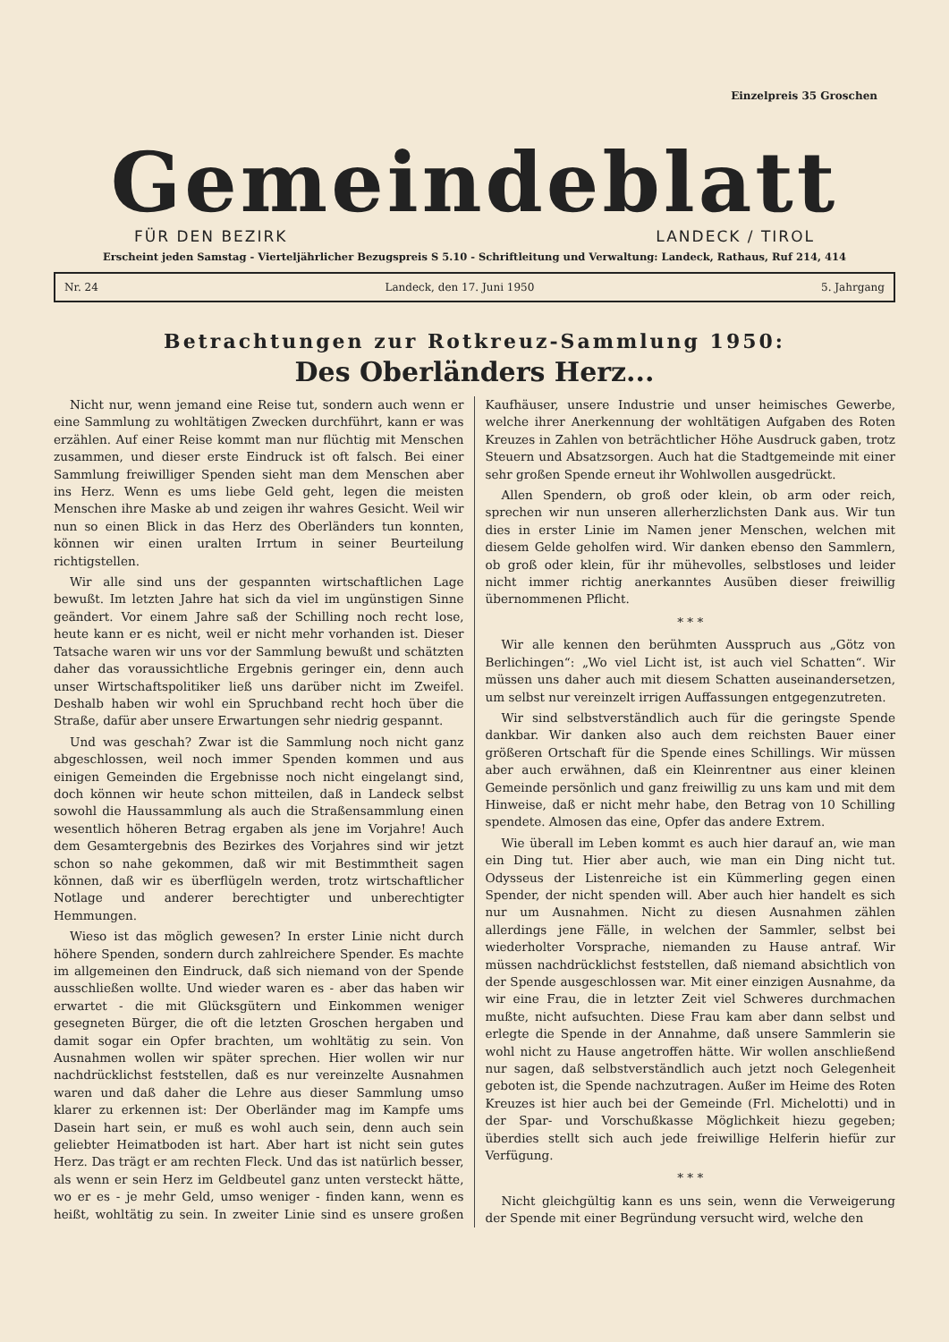Einzelpreis 35 Groschen
Gemeindeblatt
FÜR DEN BEZIRK LANDECK / TIROL
Erscheint jeden Samstag - Vierteljährlicher Bezugspreis S 5.10 - Schriftleitung und Verwaltung: Landeck, Rathaus, Ruf 214, 414
Nr. 24 Landeck, den 17. Juni 1950 5. Jahrgang
Betrachtungen zur Rotkreuz-Sammlung 1950:
Des Oberländers Herz...
Nicht nur, wenn jemand eine Reise tut, sondern auch wenn er eine Sammlung zu wohltätigen Zwecken durchführt, kann er was erzählen. Auf einer Reise kommt man nur flüchtig mit Menschen zusammen, und dieser erste Eindruck ist oft falsch. Bei einer Sammlung freiwilliger Spenden sieht man dem Menschen aber ins Herz. Wenn es ums liebe Geld geht, legen die meisten Menschen ihre Maske ab und zeigen ihr wahres Gesicht. Weil wir nun so einen Blick in das Herz des Oberländers tun konnten, können wir einen uralten Irrtum in seiner Beurteilung richtigstellen.
Wir alle sind uns der gespannten wirtschaftlichen Lage bewußt. Im letzten Jahre hat sich da viel im ungünstigen Sinne geändert. Vor einem Jahre saß der Schilling noch recht lose, heute kann er es nicht, weil er nicht mehr vorhanden ist. Dieser Tatsache waren wir uns vor der Sammlung bewußt und schätzten daher das voraussichtliche Ergebnis geringer ein, denn auch unser Wirtschaftspolitiker ließ uns darüber nicht im Zweifel. Deshalb haben wir wohl ein Spruchband recht hoch über die Straße, dafür aber unsere Erwartungen sehr niedrig gespannt.
Und was geschah? Zwar ist die Sammlung noch nicht ganz abgeschlossen, weil noch immer Spenden kommen und aus einigen Gemeinden die Ergebnisse noch nicht eingelangt sind, doch können wir heute schon mitteilen, daß in Landeck selbst sowohl die Haussammlung als auch die Straßensammlung einen wesentlich höheren Betrag ergaben als jene im Vorjahre! Auch dem Gesamtergebnis des Bezirkes des Vorjahres sind wir jetzt schon so nahe gekommen, daß wir mit Bestimmtheit sagen können, daß wir es überflügeln werden, trotz wirtschaftlicher Notlage und anderer berechtigter und unberechtigter Hemmungen.
Wieso ist das möglich gewesen? In erster Linie nicht durch höhere Spenden, sondern durch zahlreichere Spender. Es machte im allgemeinen den Eindruck, daß sich niemand von der Spende ausschließen wollte. Und wieder waren es - aber das haben wir erwartet - die mit Glücksgütern und Einkommen weniger gesegneten Bürger, die oft die letzten Groschen hergaben und damit sogar ein Opfer brachten, um wohltätig zu sein. Von Ausnahmen wollen wir später sprechen. Hier wollen wir nur nachdrücklichst feststellen, daß es nur vereinzelte Ausnahmen waren und daß daher die Lehre aus dieser Sammlung umso klarer zu erkennen ist: Der Oberländer mag im Kampfe ums Dasein hart sein, er muß es wohl auch sein, denn auch sein geliebter Heimatboden ist hart. Aber hart ist nicht sein gutes Herz. Das trägt er am rechten Fleck. Und das ist natürlich besser, als wenn er sein Herz im Geldbeutel ganz unten versteckt hätte, wo er es - je mehr Geld, umso weniger - finden kann, wenn es heißt, wohltätig zu sein. In zweiter Linie sind es unsere großen Kaufhäuser, unsere Industrie und unser heimisches Gewerbe, welche ihrer Anerkennung der wohltätigen Aufgaben des Roten Kreuzes in Zahlen von beträchtlicher Höhe Ausdruck gaben, trotz Steuern und Absatzsorgen. Auch hat die Stadtgemeinde mit einer sehr großen Spende erneut ihr Wohlwollen ausgedrückt.
Allen Spendern, ob groß oder klein, ob arm oder reich, sprechen wir nun unseren allerherzlichsten Dank aus. Wir tun dies in erster Linie im Namen jener Menschen, welchen mit diesem Gelde geholfen wird. Wir danken ebenso den Sammlern, ob groß oder klein, für ihr mühevolles, selbstloses und leider nicht immer richtig anerkanntes Ausüben dieser freiwillig übernommenen Pflicht.
* * *
Wir alle kennen den berühmten Ausspruch aus „Götz von Berlichingen“: „Wo viel Licht ist, ist auch viel Schatten“. Wir müssen uns daher auch mit diesem Schatten auseinandersetzen, um selbst nur vereinzelt irrigen Auffassungen entgegenzutreten.
Wir sind selbstverständlich auch für die geringste Spende dankbar. Wir danken also auch dem reichsten Bauer einer größeren Ortschaft für die Spende eines Schillings. Wir müssen aber auch erwähnen, daß ein Kleinrentner aus einer kleinen Gemeinde persönlich und ganz freiwillig zu uns kam und mit dem Hinweise, daß er nicht mehr habe, den Betrag von 10 Schilling spendete. Almosen das eine, Opfer das andere Extrem.
Wie überall im Leben kommt es auch hier darauf an, wie man ein Ding tut. Hier aber auch, wie man ein Ding nicht tut. Odysseus der Listenreiche ist ein Kümmerling gegen einen Spender, der nicht spenden will. Aber auch hier handelt es sich nur um Ausnahmen. Nicht zu diesen Ausnahmen zählen allerdings jene Fälle, in welchen der Sammler, selbst bei wiederholter Vorsprache, niemanden zu Hause antraf. Wir müssen nachdrücklichst feststellen, daß niemand absichtlich von der Spende ausgeschlossen war. Mit einer einzigen Ausnahme, da wir eine Frau, die in letzter Zeit viel Schweres durchmachen mußte, nicht aufsuchten. Diese Frau kam aber dann selbst und erlegte die Spende in der Annahme, daß unsere Sammlerin sie wohl nicht zu Hause angetroffen hätte. Wir wollen anschließend nur sagen, daß selbstverständlich auch jetzt noch Gelegenheit geboten ist, die Spende nachzutragen. Außer im Heime des Roten Kreuzes ist hier auch bei der Gemeinde (Frl. Michelotti) und in der Spar- und Vorschußkasse Möglichkeit hiezu gegeben; überdies stellt sich auch jede freiwillige Helferin hiefür zur Verfügung.
* * *
Nicht gleichgültig kann es uns sein, wenn die Verweigerung der Spende mit einer Begründung versucht wird, welche den